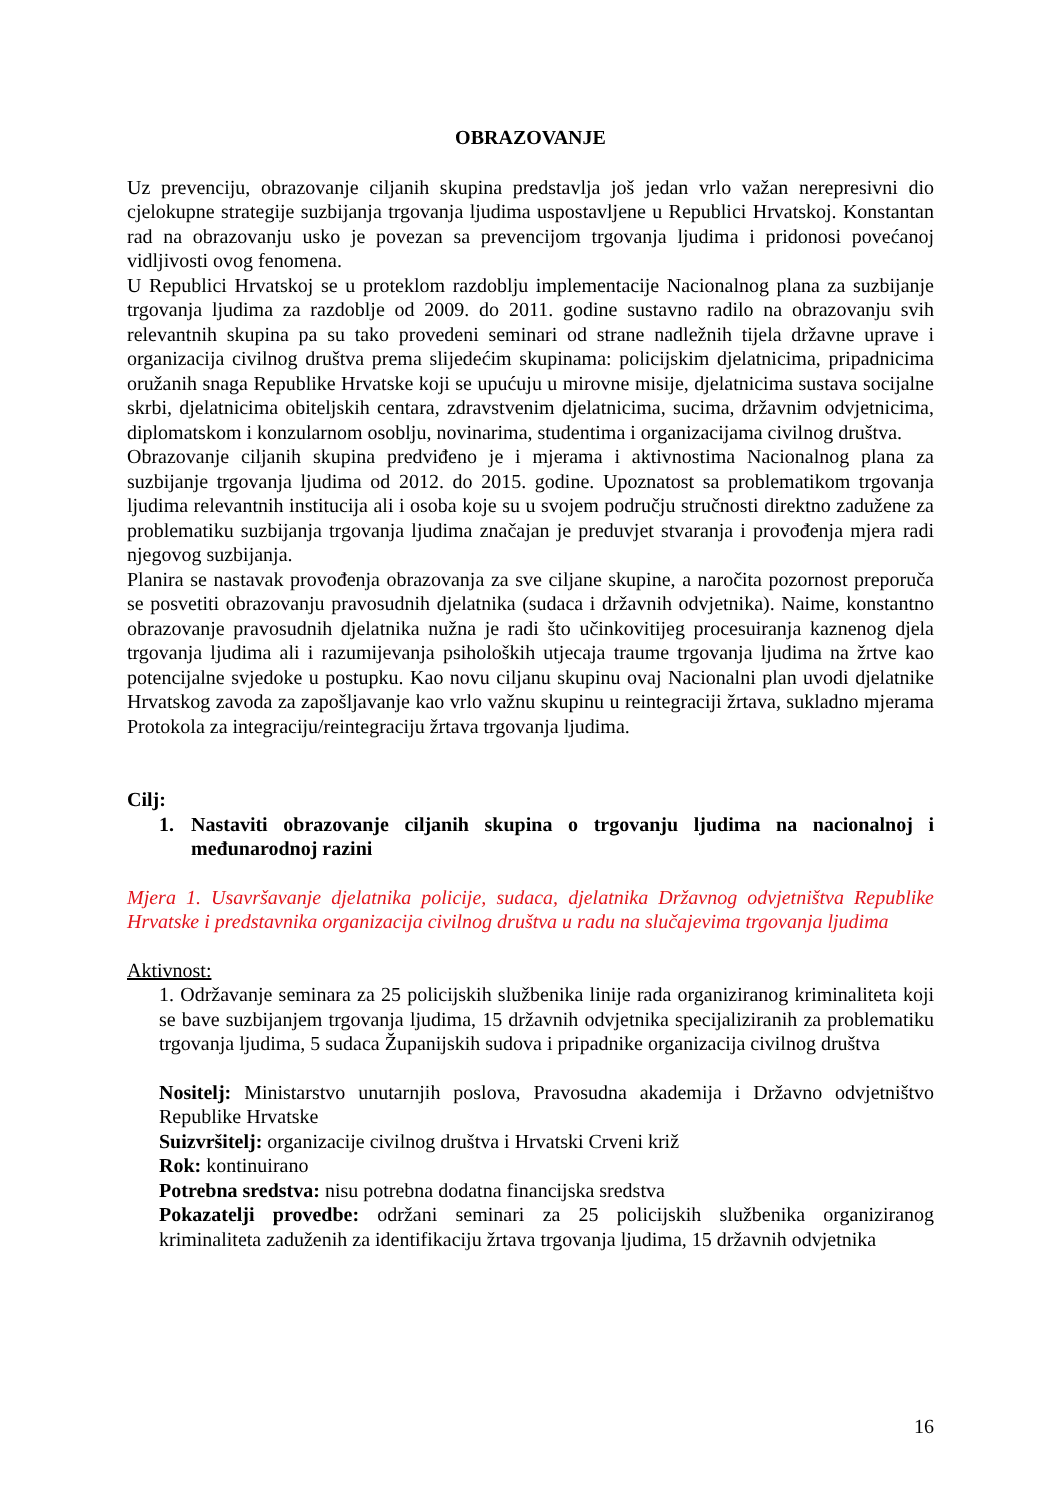OBRAZOVANJE
Uz prevenciju, obrazovanje ciljanih skupina predstavlja još jedan vrlo važan nerepresivni dio cjelokupne strategije suzbijanja trgovanja ljudima uspostavljene u Republici Hrvatskoj. Konstantan rad na obrazovanju usko je povezan sa prevencijom trgovanja ljudima i pridonosi povećanoj vidljivosti ovog fenomena.
U Republici Hrvatskoj se u proteklom razdoblju implementacije Nacionalnog plana za suzbijanje trgovanja ljudima za razdoblje od 2009. do 2011. godine sustavno radilo na obrazovanju svih relevantnih skupina pa su tako provedeni seminari od strane nadležnih tijela državne uprave i organizacija civilnog društva prema slijedećim skupinama: policijskim djelatnicima, pripadnicima oružanih snaga Republike Hrvatske koji se upućuju u mirovne misije, djelatnicima sustava socijalne skrbi, djelatnicima obiteljskih centara, zdravstvenim djelatnicima, sucima, državnim odvjetnicima, diplomatskom i konzularnom osoblju, novinarima, studentima i organizacijama civilnog društva.
Obrazovanje ciljanih skupina predviđeno je i mjerama i aktivnostima Nacionalnog plana za suzbijanje trgovanja ljudima od 2012. do 2015. godine. Upoznatost sa problematikom trgovanja ljudima relevantnih institucija ali i osoba koje su u svojem području stručnosti direktno zadužene za problematiku suzbijanja trgovanja ljudima značajan je preduvjet stvaranja i provođenja mjera radi njegovog suzbijanja.
Planira se nastavak provođenja obrazovanja za sve ciljane skupine, a naročita pozornost preporuča se posvetiti obrazovanju pravosudnih djelatnika (sudaca i državnih odvjetnika). Naime, konstantno obrazovanje pravosudnih djelatnika nužna je radi što učinkovitijeg procesuiranja kaznenog djela trgovanja ljudima ali i razumijevanja psiholoških utjecaja traume trgovanja ljudima na žrtve kao potencijalne svjedoke u postupku. Kao novu ciljanu skupinu ovaj Nacionalni plan uvodi djelatnike Hrvatskog zavoda za zapošljavanje kao vrlo važnu skupinu u reintegraciji žrtava, sukladno mjerama Protokola za integraciju/reintegraciju žrtava trgovanja ljudima.
Cilj:
1. Nastaviti obrazovanje ciljanih skupina o trgovanju ljudima na nacionalnoj i međunarodnoj razini
Mjera 1. Usavršavanje djelatnika policije, sudaca, djelatnika Državnog odvjetništva Republike Hrvatske i predstavnika organizacija civilnog društva u radu na slučajevima trgovanja ljudima
Aktivnost:
1. Održavanje seminara za 25 policijskih službenika linije rada organiziranog kriminaliteta koji se bave suzbijanjem trgovanja ljudima, 15 državnih odvjetnika specijaliziranih za problematiku trgovanja ljudima, 5 sudaca Županijskih sudova i pripadnike organizacija civilnog društva
Nositelj: Ministarstvo unutarnjih poslova, Pravosudna akademija i Državno odvjetništvo Republike Hrvatske
Suizvršitelj: organizacije civilnog društva i Hrvatski Crveni križ
Rok: kontinuirano
Potrebna sredstva: nisu potrebna dodatna financijska sredstva
Pokazatelji provedbe: održani seminari za 25 policijskih službenika organiziranog kriminaliteta zaduženih za identifikaciju žrtava trgovanja ljudima, 15 državnih odvjetnika
16